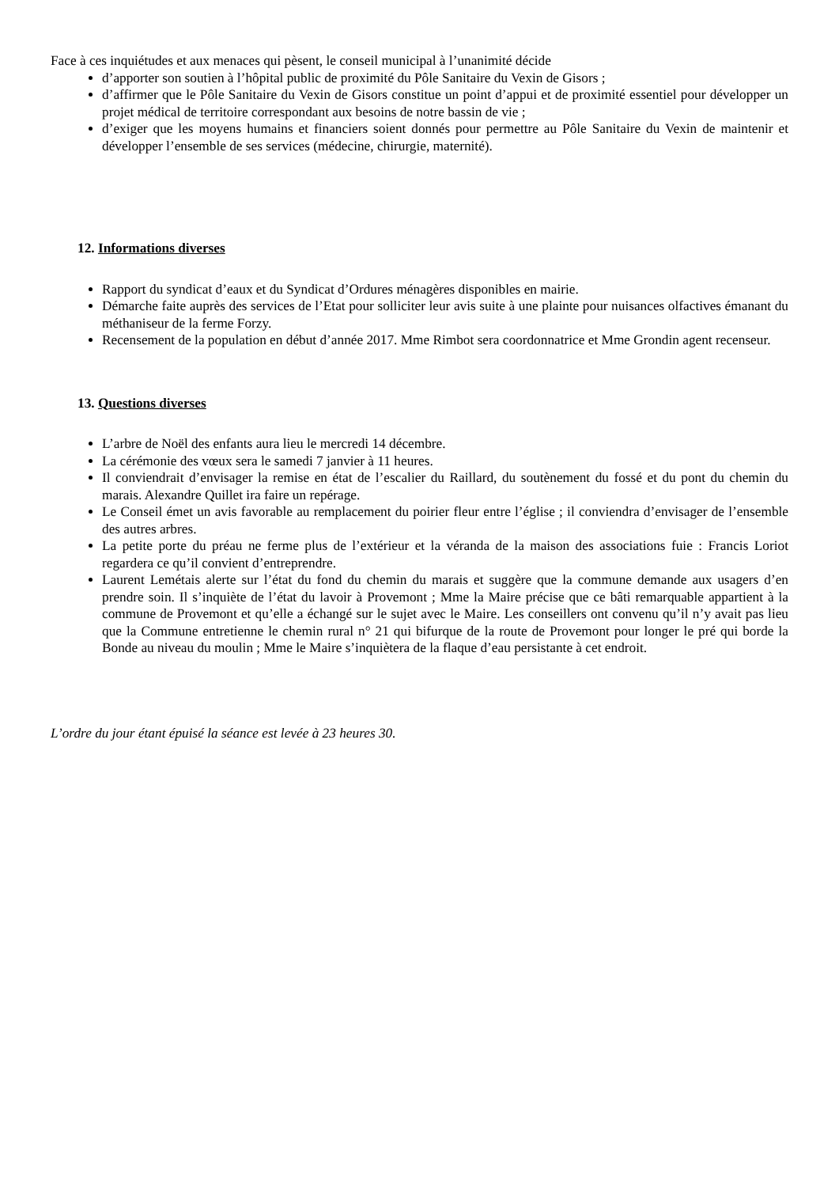Face à ces inquiétudes et aux menaces qui pèsent, le conseil municipal à l’unanimité décide
d’apporter son soutien à l’hôpital public de proximité du Pôle Sanitaire du Vexin de Gisors ;
d’affirmer que le Pôle Sanitaire du Vexin de Gisors constitue un point d’appui et de proximité essentiel pour développer un projet médical de territoire correspondant aux besoins de notre bassin de vie ;
d’exiger que les moyens humains et financiers soient donnés pour permettre au Pôle Sanitaire du Vexin de maintenir et développer l’ensemble de ses services (médecine, chirurgie, maternité).
12. Informations diverses
Rapport du syndicat d’eaux et du Syndicat d’Ordures ménagères disponibles en mairie.
Démarche faite auprès des services de l’Etat pour solliciter leur avis suite à une plainte pour nuisances olfactives émanant du méthaniseur de la ferme Forzy.
Recensement de la population en début d’année 2017. Mme Rimbot sera coordonnatrice et Mme Grondin agent recenseur.
13. Questions diverses
L’arbre de Noël des enfants aura lieu le mercredi 14 décembre.
La cérémonie des vœux sera le samedi 7 janvier à 11 heures.
Il conviendrait d’envisager la remise en état de l’escalier du Raillard, du soutènement du fossé et du pont du chemin du marais. Alexandre Quillet ira faire un repérage.
Le Conseil émet un avis favorable au remplacement du poirier fleur entre l’église ; il conviendra d’envisager de l’ensemble des autres arbres.
La petite porte du préau ne ferme plus de l’extérieur et la véranda de la maison des associations fuie : Francis Loriot regardera ce qu’il convient d’entreprendre.
Laurent Lemétais alerte sur l’état du fond du chemin du marais et suggère que la commune demande aux usagers d’en prendre soin. Il s’inquiète de l’état du lavoir à Provemont ; Mme la Maire précise que ce bâti remarquable appartient à la commune de Provemont et qu’elle a échangé sur le sujet avec le Maire. Les conseillers ont convenu qu’il n’y avait pas lieu que la Commune entretienne le chemin rural n° 21 qui bifurque de la route de Provemont pour longer le pré qui borde la Bonde au niveau du moulin ; Mme le Maire s’inquiètera de la flaque d’eau persistante à cet endroit.
L’ordre du jour étant épuisé la séance est levée à 23 heures 30.